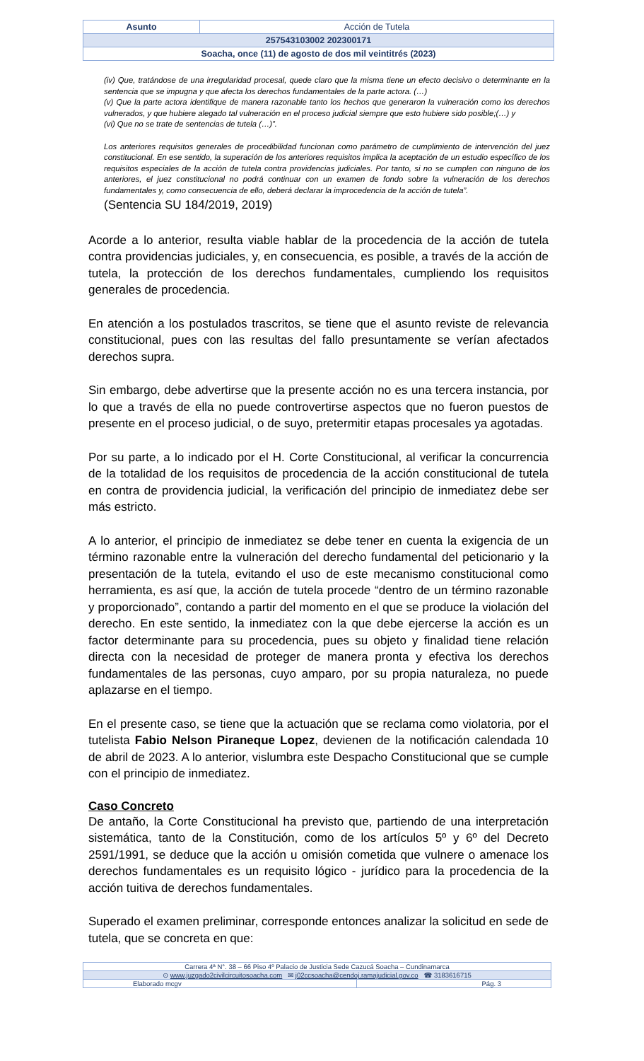| Asunto | Acción de Tutela |
| 257543103002 202300171 | |
| Soacha, once (11) de agosto de dos mil veintitrés (2023) | |
(iv) Que, tratándose de una irregularidad procesal, quede claro que la misma tiene un efecto decisivo o determinante en la sentencia que se impugna y que afecta los derechos fundamentales de la parte actora. (…)
(v) Que la parte actora identifique de manera razonable tanto los hechos que generaron la vulneración como los derechos vulnerados, y que hubiere alegado tal vulneración en el proceso judicial siempre que esto hubiere sido posible;(…) y
(vi) Que no se trate de sentencias de tutela (…)”.
Los anteriores requisitos generales de procedibilidad funcionan como parámetro de cumplimiento de intervención del juez constitucional. En ese sentido, la superación de los anteriores requisitos implica la aceptación de un estudio específico de los requisitos especiales de la acción de tutela contra providencias judiciales. Por tanto, si no se cumplen con ninguno de los anteriores, el juez constitucional no podrá continuar con un examen de fondo sobre la vulneración de los derechos fundamentales y, como consecuencia de ello, deberá declarar la improcedencia de la acción de tutela”.
(Sentencia SU 184/2019, 2019)
Acorde a lo anterior, resulta viable hablar de la procedencia de la acción de tutela contra providencias judiciales, y, en consecuencia, es posible, a través de la acción de tutela, la protección de los derechos fundamentales, cumpliendo los requisitos generales de procedencia.
En atención a los postulados trascritos, se tiene que el asunto reviste de relevancia constitucional, pues con las resultas del fallo presuntamente se verían afectados derechos supra.
Sin embargo, debe advertirse que la presente acción no es una tercera instancia, por lo que a través de ella no puede controvertirse aspectos que no fueron puestos de presente en el proceso judicial, o de suyo, pretermitir etapas procesales ya agotadas.
Por su parte, a lo indicado por el H. Corte Constitucional, al verificar la concurrencia de la totalidad de los requisitos de procedencia de la acción constitucional de tutela en contra de providencia judicial, la verificación del principio de inmediatez debe ser más estricto.
A lo anterior, el principio de inmediatez se debe tener en cuenta la exigencia de un término razonable entre la vulneración del derecho fundamental del peticionario y la presentación de la tutela, evitando el uso de este mecanismo constitucional como herramienta, es así que, la acción de tutela procede “dentro de un término razonable y proporcionado”, contando a partir del momento en el que se produce la violación del derecho. En este sentido, la inmediatez con la que debe ejercerse la acción es un factor determinante para su procedencia, pues su objeto y finalidad tiene relación directa con la necesidad de proteger de manera pronta y efectiva los derechos fundamentales de las personas, cuyo amparo, por su propia naturaleza, no puede aplazarse en el tiempo.
En el presente caso, se tiene que la actuación que se reclama como violatoria, por el tutelista Fabio Nelson Piraneque Lopez, devienen de la notificación calendada 10 de abril de 2023. A lo anterior, vislumbra este Despacho Constitucional que se cumple con el principio de inmediatez.
Caso Concreto
De antaño, la Corte Constitucional ha previsto que, partiendo de una interpretación sistemática, tanto de la Constitución, como de los artículos 5º y 6º del Decreto 2591/1991, se deduce que la acción u omisión cometida que vulnere o amenace los derechos fundamentales es un requisito lógico - jurídico para la procedencia de la acción tuitiva de derechos fundamentales.
Superado el examen preliminar, corresponde entonces analizar la solicitud en sede de tutela, que se concreta en que:
| Carrera 4ª N°. 38 – 66 Piso 4º Palacio de Justicia Sede Cazucá Soacha – Cundinamarca | |
| ⊙ www.juzgado2civilcircuitosoacha.com ✉ j02ccsoacha@cendoj.ramajudicial.gov.co ☎ 3183616715 | |
| Elaborado mcgv | Pág. 3 |